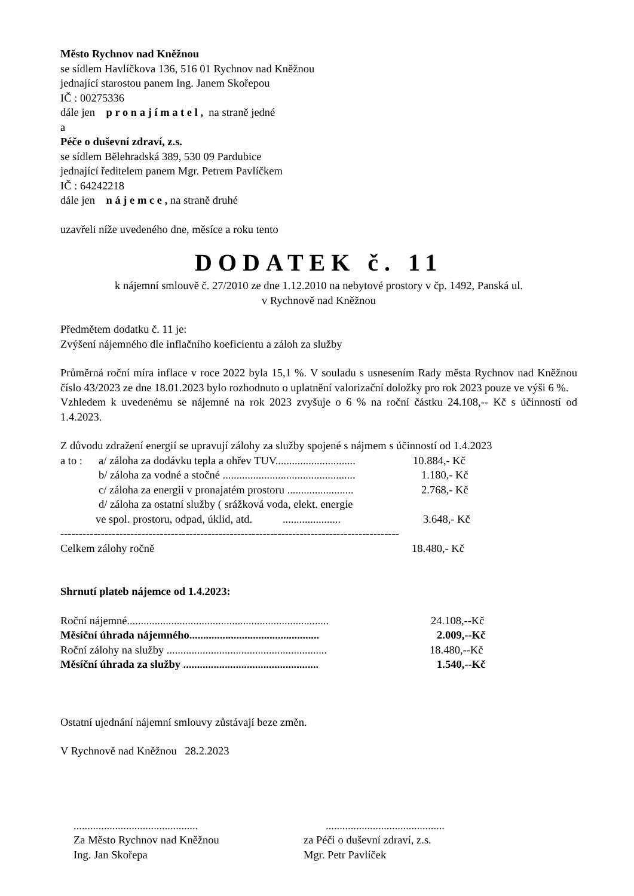Město Rychnov nad Kněžnou
se sídlem Havlíčkova 136, 516 01 Rychnov nad Kněžnou
jednající starostou panem Ing. Janem Skořepou
IČ : 00275336
dále jen p r o n a j í m a t e l , na straně jedné
a
Péče o duševní zdraví, z.s.
se sídlem Bělehradská 389, 530 09 Pardubice
jednající ředitelem panem Mgr. Petrem Pavlíčkem
IČ : 64242218
dále jen n á j e m c e , na straně druhé
uzavřeli níže uvedeného dne, měsíce a roku tento
DODATEK č. 11
k nájemní smlouvě č. 27/2010 ze dne 1.12.2010 na nebytové prostory v čp. 1492, Panská ul.
v Rychnově nad Kněžnou
Předmětem dodatku č. 11 je:
Zvýšení nájemného dle inflačního koeficientu a záloh za služby
Průměrná roční míra inflace v roce 2022 byla 15,1 %. V souladu s usnesením Rady města Rychnov nad Kněžnou číslo 43/2023 ze dne 18.01.2023 bylo rozhodnuto o uplatnění valorizační doložky pro rok 2023 pouze ve výši 6 %.
Vzhledem k uvedenému se nájemné na rok 2023 zvyšuje o 6 % na roční částku 24.108,-- Kč s účinností od 1.4.2023.
Z důvodu zdražení energií se upravují zálohy za služby spojené s nájmem s účinností od 1.4.2023
a to : a/ záloha za dodávku tepla a ohřev TUV............................. 10.884,- Kč
b/ záloha za vodné a stočné ................................................ 1.180,- Kč
c/ záloha za energii v pronajatém prostoru ........................ 2.768,- Kč
d/ záloha za ostatní služby ( srážková voda, elekt. energie
ve spol. prostoru, odpad, úklid, atd. ..................... 3.648,- Kč
--------------------------------------------------------------------------------------------
Celkem zálohy ročně 18.480,- Kč
Shrnutí plateb nájemce od 1.4.2023:
Roční nájemné......................................................................... 24.108,--Kč
Měsíční úhrada nájemného............................................... 2.009,--Kč
Roční zálohy na služby .......................................................... 18.480,--Kč
Měsíční úhrada za služby ................................................. 1.540,--Kč
Ostatní ujednání nájemní smlouvy zůstávají beze změn.
V Rychnově nad Kněžnou 28.2.2023
.............................................
Za Město Rychnov nad Kněžnou
Ing. Jan Skořepa
...........................................
za Péči o duševní zdraví, z.s.
Mgr. Petr Pavlíček